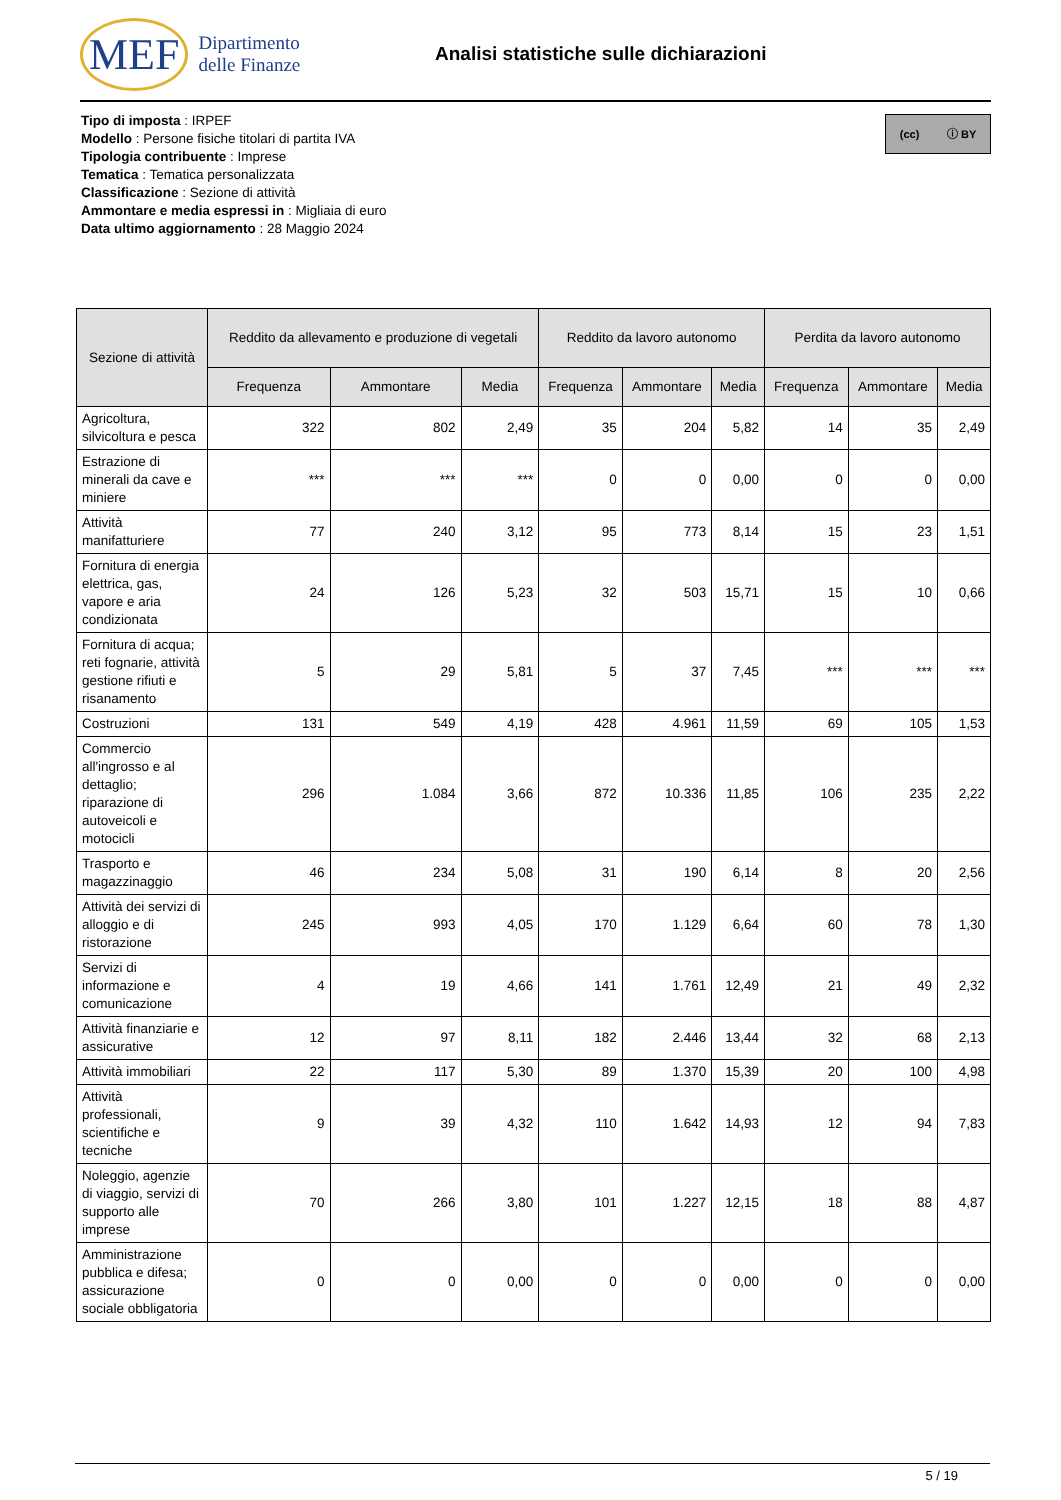MEF Dipartimento
delle Finanze
Analisi statistiche sulle dichiarazioni
(cc) ⓘ BY
Tipo di imposta : IRPEF
Modello : Persone fisiche titolari di partita IVA
Tipologia contribuente : Imprese
Tematica : Tematica personalizzata
Classificazione : Sezione di attività
Ammontare e media espressi in : Migliaia di euro
Data ultimo aggiornamento : 28 Maggio 2024
| Sezione di attività | Reddito da allevamento e produzione di vegetali | | | Reddito da lavoro autonomo | | | Perdita da lavoro autonomo | | |
| --- | --- | --- | --- | --- | --- | --- | --- | --- | --- |
| | Frequenza | Ammontare | Media | Frequenza | Ammontare | Media | Frequenza | Ammontare | Media |
| Agricoltura, silvicoltura e pesca | 322 | 802 | 2,49 | 35 | 204 | 5,82 | 14 | 35 | 2,49 |
| Estrazione di minerali da cave e miniere | *** | *** | *** | 0 | 0 | 0,00 | 0 | 0 | 0,00 |
| Attività manifatturiere | 77 | 240 | 3,12 | 95 | 773 | 8,14 | 15 | 23 | 1,51 |
| Fornitura di energia elettrica, gas, vapore e aria condizionata | 24 | 126 | 5,23 | 32 | 503 | 15,71 | 15 | 10 | 0,66 |
| Fornitura di acqua; reti fognarie, attività gestione rifiuti e risanamento | 5 | 29 | 5,81 | 5 | 37 | 7,45 | *** | *** | *** |
| Costruzioni | 131 | 549 | 4,19 | 428 | 4.961 | 11,59 | 69 | 105 | 1,53 |
| Commercio all'ingrosso e al dettaglio; riparazione di autoveicoli e motocicli | 296 | 1.084 | 3,66 | 872 | 10.336 | 11,85 | 106 | 235 | 2,22 |
| Trasporto e magazzinaggio | 46 | 234 | 5,08 | 31 | 190 | 6,14 | 8 | 20 | 2,56 |
| Attività dei servizi di alloggio e di ristorazione | 245 | 993 | 4,05 | 170 | 1.129 | 6,64 | 60 | 78 | 1,30 |
| Servizi di informazione e comunicazione | 4 | 19 | 4,66 | 141 | 1.761 | 12,49 | 21 | 49 | 2,32 |
| Attività finanziarie e assicurative | 12 | 97 | 8,11 | 182 | 2.446 | 13,44 | 32 | 68 | 2,13 |
| Attività immobiliari | 22 | 117 | 5,30 | 89 | 1.370 | 15,39 | 20 | 100 | 4,98 |
| Attività professionali, scientifiche e tecniche | 9 | 39 | 4,32 | 110 | 1.642 | 14,93 | 12 | 94 | 7,83 |
| Noleggio, agenzie di viaggio, servizi di supporto alle imprese | 70 | 266 | 3,80 | 101 | 1.227 | 12,15 | 18 | 88 | 4,87 |
| Amministrazione pubblica e difesa; assicurazione sociale obbligatoria | 0 | 0 | 0,00 | 0 | 0 | 0,00 | 0 | 0 | 0,00 |
5 / 19